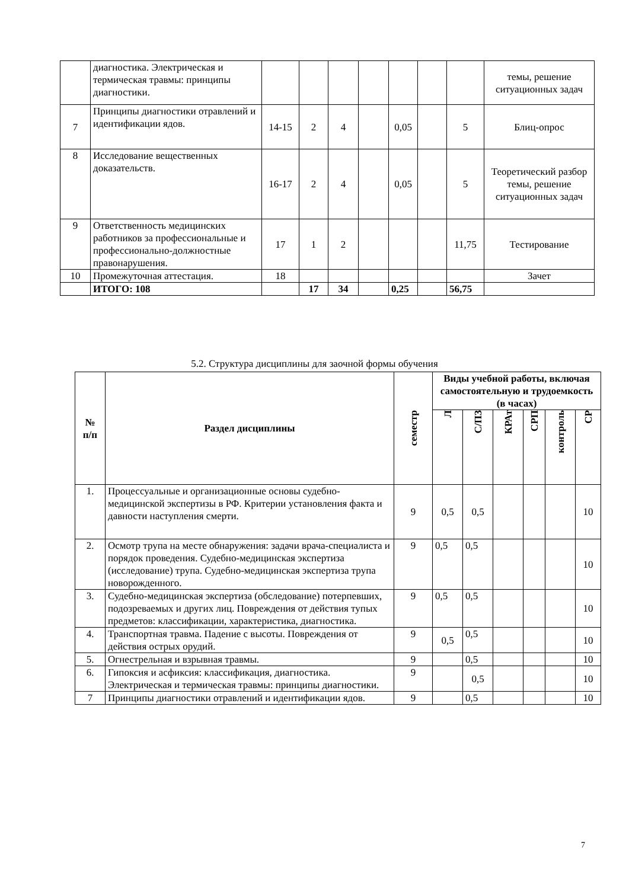| | диагностика. Электрическая и термическая травмы: принципы диагностики. | | | | | | | | темы, решение ситуационных задач |
| 7 | Принципы диагностики отравлений и идентификации ядов. | 14-15 | 2 | 4 | | 0,05 | | 5 | Блиц-опрос |
| 8 | Исследование вещественных доказательств. | 16-17 | 2 | 4 | | 0,05 | | 5 | Теоретический разбор темы, решение ситуационных задач |
| 9 | Ответственность медицинских работников за профессиональные и профессионально-должностные правонарушения. | 17 | 1 | 2 | | | | 11,75 | Тестирование |
| 10 | Промежуточная аттестация. | 18 | | | | | | | Зачет |
| | ИТОГО: 108 | | 17 | 34 | | 0,25 | | 56,75 | |
5.2. Структура дисциплины для заочной формы обучения
| № п/п | Раздел дисциплины | семестр | Виды учебной работы, включая самостоятельную и трудоемкость (в часах) | | | | | |
| --- | --- | --- | --- | --- | --- | --- | --- | --- |
| | | | Л | С/ПЗ | КРАт | СРП | контроль | СР |
| 1. | Процессуальные и организационные основы судебно- медицинской экспертизы в РФ. Критерии установления факта и давности наступления смерти. | 9 | 0,5 | 0,5 | | | | 10 |
| 2. | Осмотр трупа на месте обнаружения: задачи врача-специалиста и порядок проведения. Судебно-медицинская экспертиза (исследование) трупа. Судебно-медицинская экспертиза трупа новорожденного. | 9 | 0,5 | 0,5 | | | | 10 |
| 3. | Судебно-медицинская экспертиза (обследование) потерпевших, подозреваемых и других лиц. Повреждения от действия тупых предметов: классификации, характеристика, диагностика. | 9 | 0,5 | 0,5 | | | | 10 |
| 4. | Транспортная травма. Падение с высоты. Повреждения от действия острых орудий. | 9 | 0,5 | 0,5 | | | | 10 |
| 5. | Огнестрельная и взрывная травмы. | 9 | | 0,5 | | | | 10 |
| 6. | Гипоксия и асфиксия: классификация, диагностика. Электрическая и термическая травмы: принципы диагностики. | 9 | | 0,5 | | | | 10 |
| 7 | Принципы диагностики отравлений и идентификации ядов. | 9 | | 0,5 | | | | 10 |
7